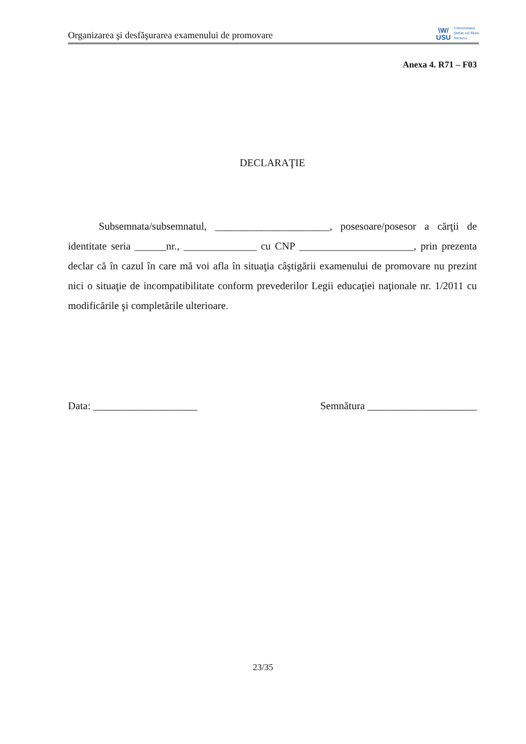Organizarea şi desfăşurarea examenului de promovare
\W/
USU
Universitatea
Ştefan cel Mare
Suceava
Anexa 4. R71 – F03
DECLARAŢIE
Subsemnata/subsemnatul, ______________________, posesoare/posesor a cărţii de identitate seria ______nr., ______________ cu CNP ______________________, prin prezenta declar că în cazul în care mă voi afla în situaţia câştigării examenului de promovare nu prezint nici o situaţie de incompatibilitate conform prevederilor Legii educaţiei naţionale nr. 1/2011 cu modificările şi completările ulterioare.
Data: ____________________ Semnătura _____________________
23/35